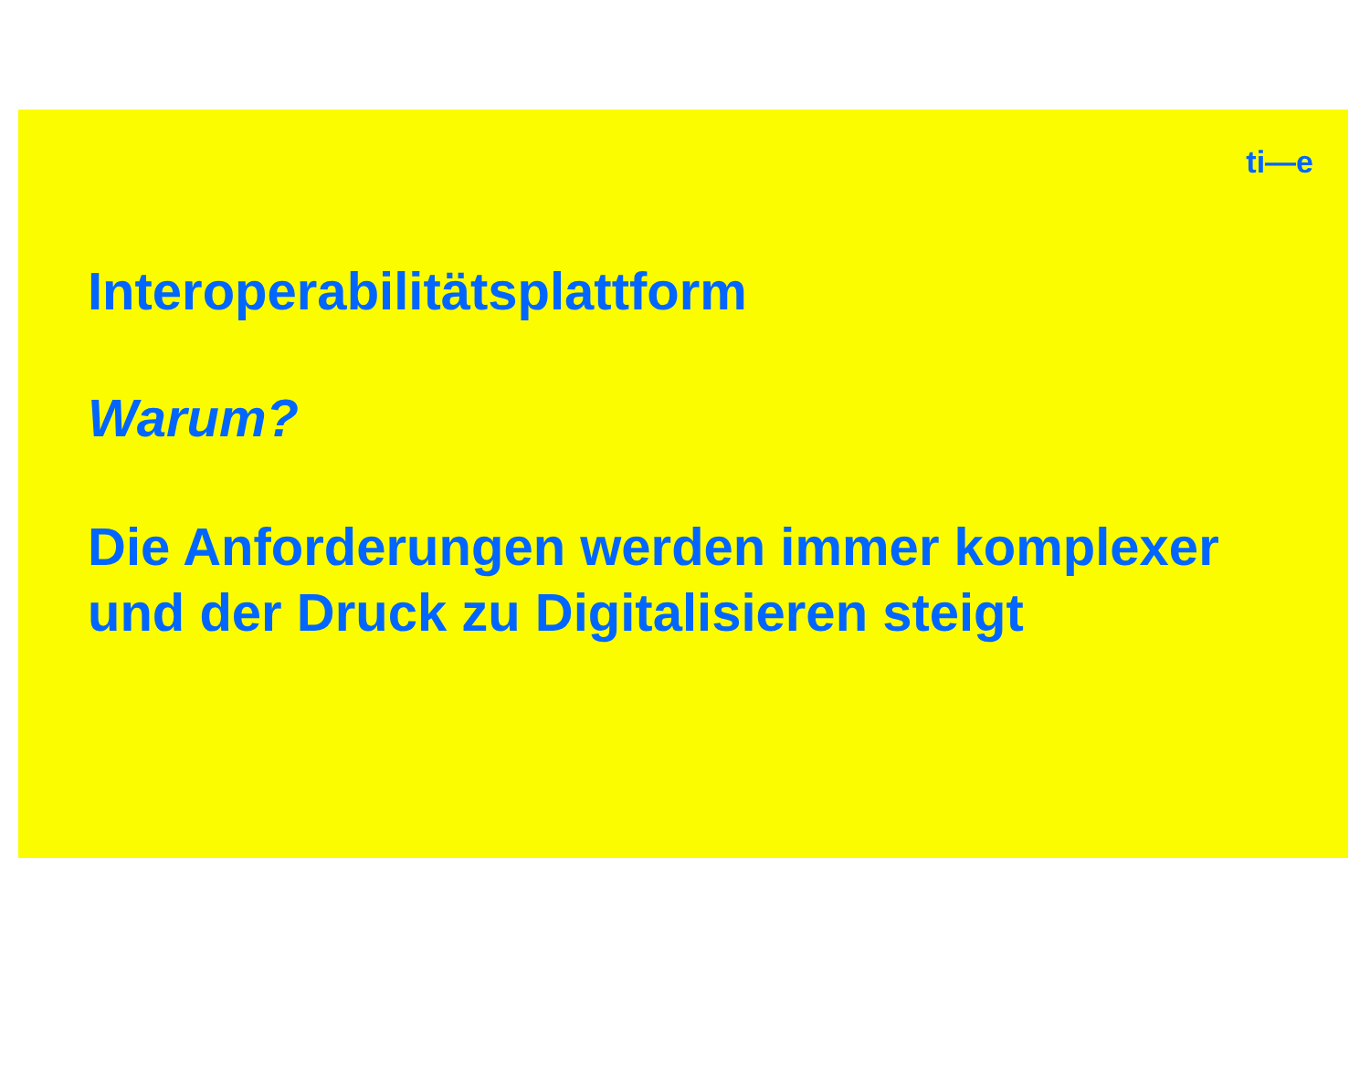ti—e
Interoperabilitätsplattform
Warum?
Die Anforderungen werden immer komplexer
und der Druck zu Digitalisieren steigt